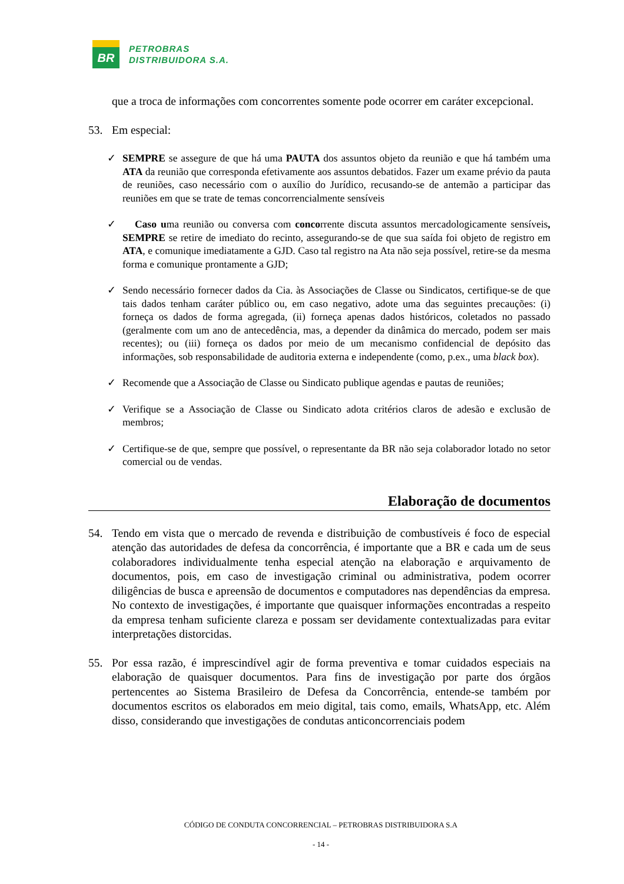BR
PETROBRAS
DISTRIBUIDORA S.A.
que a troca de informações com concorrentes somente pode ocorrer em caráter excepcional.
53. Em especial:
✓ SEMPRE se assegure de que há uma PAUTA dos assuntos objeto da reunião e que há também uma ATA da reunião que corresponda efetivamente aos assuntos debatidos. Fazer um exame prévio da pauta de reuniões, caso necessário com o auxílio do Jurídico, recusando-se de antemão a participar das reuniões em que se trate de temas concorrencialmente sensíveis
✓ Caso uma reunião ou conversa com concorrente discuta assuntos mercadologicamente sensíveis, SEMPRE se retire de imediato do recinto, assegurando-se de que sua saída foi objeto de registro em ATA, e comunique imediatamente a GJD. Caso tal registro na Ata não seja possível, retire-se da mesma forma e comunique prontamente a GJD;
✓ Sendo necessário fornecer dados da Cia. às Associações de Classe ou Sindicatos, certifique-se de que tais dados tenham caráter público ou, em caso negativo, adote uma das seguintes precauções: (i) forneça os dados de forma agregada, (ii) forneça apenas dados históricos, coletados no passado (geralmente com um ano de antecedência, mas, a depender da dinâmica do mercado, podem ser mais recentes); ou (iii) forneça os dados por meio de um mecanismo confidencial de depósito das informações, sob responsabilidade de auditoria externa e independente (como, p.ex., uma black box).
✓ Recomende que a Associação de Classe ou Sindicato publique agendas e pautas de reuniões;
✓ Verifique se a Associação de Classe ou Sindicato adota critérios claros de adesão e exclusão de membros;
✓ Certifique-se de que, sempre que possível, o representante da BR não seja colaborador lotado no setor comercial ou de vendas.
Elaboração de documentos
54. Tendo em vista que o mercado de revenda e distribuição de combustíveis é foco de especial atenção das autoridades de defesa da concorrência, é importante que a BR e cada um de seus colaboradores individualmente tenha especial atenção na elaboração e arquivamento de documentos, pois, em caso de investigação criminal ou administrativa, podem ocorrer diligências de busca e apreensão de documentos e computadores nas dependências da empresa. No contexto de investigações, é importante que quaisquer informações encontradas a respeito da empresa tenham suficiente clareza e possam ser devidamente contextualizadas para evitar interpretações distorcidas.
55. Por essa razão, é imprescindível agir de forma preventiva e tomar cuidados especiais na elaboração de quaisquer documentos. Para fins de investigação por parte dos órgãos pertencentes ao Sistema Brasileiro de Defesa da Concorrência, entende-se também por documentos escritos os elaborados em meio digital, tais como, emails, WhatsApp, etc. Além disso, considerando que investigações de condutas anticoncorrenciais podem
CÓDIGO DE CONDUTA CONCORRENCIAL – PETROBRAS DISTRIBUIDORA S.A
- 14 -